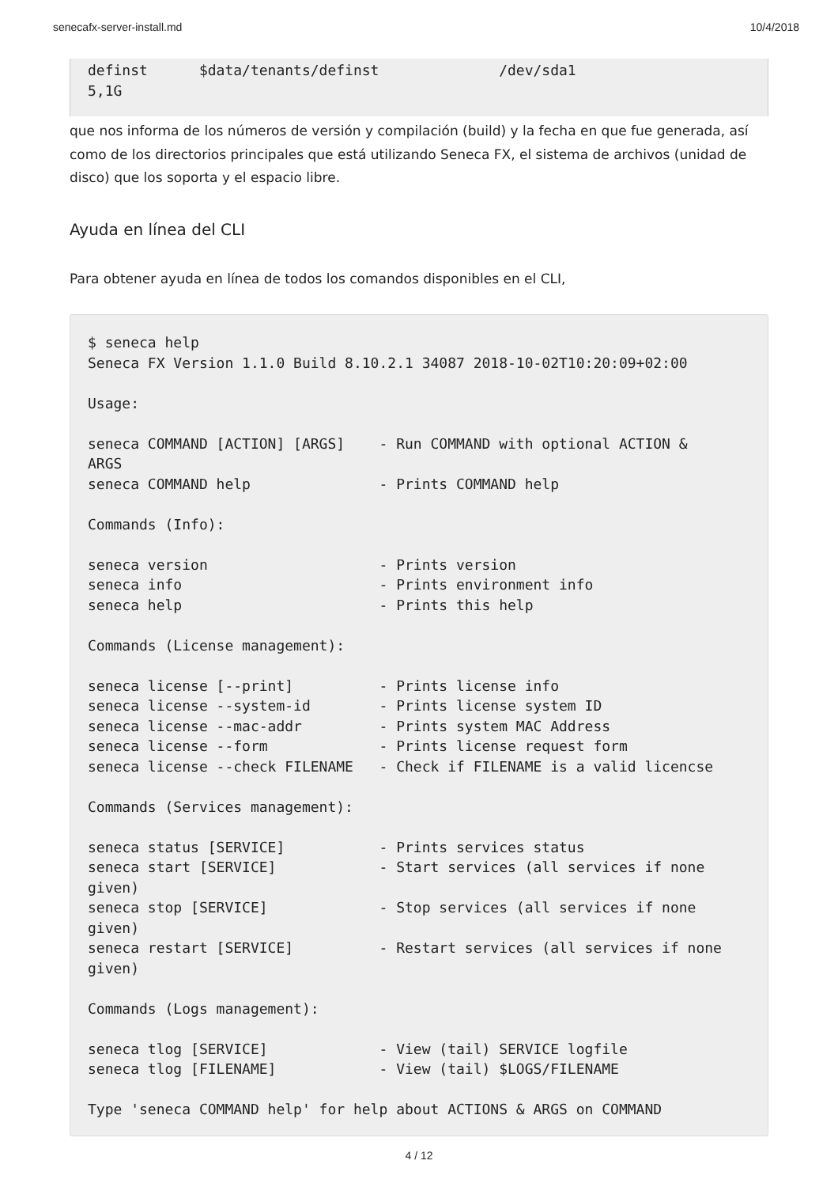senecafx-server-install.md 10/4/2018
definst      $data/tenants/definst              /dev/sda1
5,1G
que nos informa de los números de versión y compilación (build) y la fecha en que fue generada, así como de los directorios principales que está utilizando Seneca FX, el sistema de archivos (unidad de disco) que los soporta y el espacio libre.
Ayuda en línea del CLI
Para obtener ayuda en línea de todos los comandos disponibles en el CLI,
$ seneca help
Seneca FX Version 1.1.0 Build 8.10.2.1 34087 2018-10-02T10:20:09+02:00

Usage:

seneca COMMAND [ACTION] [ARGS]    - Run COMMAND with optional ACTION &
ARGS
seneca COMMAND help               - Prints COMMAND help

Commands (Info):

seneca version                    - Prints version
seneca info                       - Prints environment info
seneca help                       - Prints this help

Commands (License management):

seneca license [--print]          - Prints license info
seneca license --system-id        - Prints license system ID
seneca license --mac-addr         - Prints system MAC Address
seneca license --form             - Prints license request form
seneca license --check FILENAME   - Check if FILENAME is a valid licencse

Commands (Services management):

seneca status [SERVICE]           - Prints services status
seneca start [SERVICE]            - Start services (all services if none
given)
seneca stop [SERVICE]             - Stop services (all services if none
given)
seneca restart [SERVICE]          - Restart services (all services if none
given)

Commands (Logs management):

seneca tlog [SERVICE]             - View (tail) SERVICE logfile
seneca tlog [FILENAME]            - View (tail) $LOGS/FILENAME

Type 'seneca COMMAND help' for help about ACTIONS & ARGS on COMMAND
4 / 12